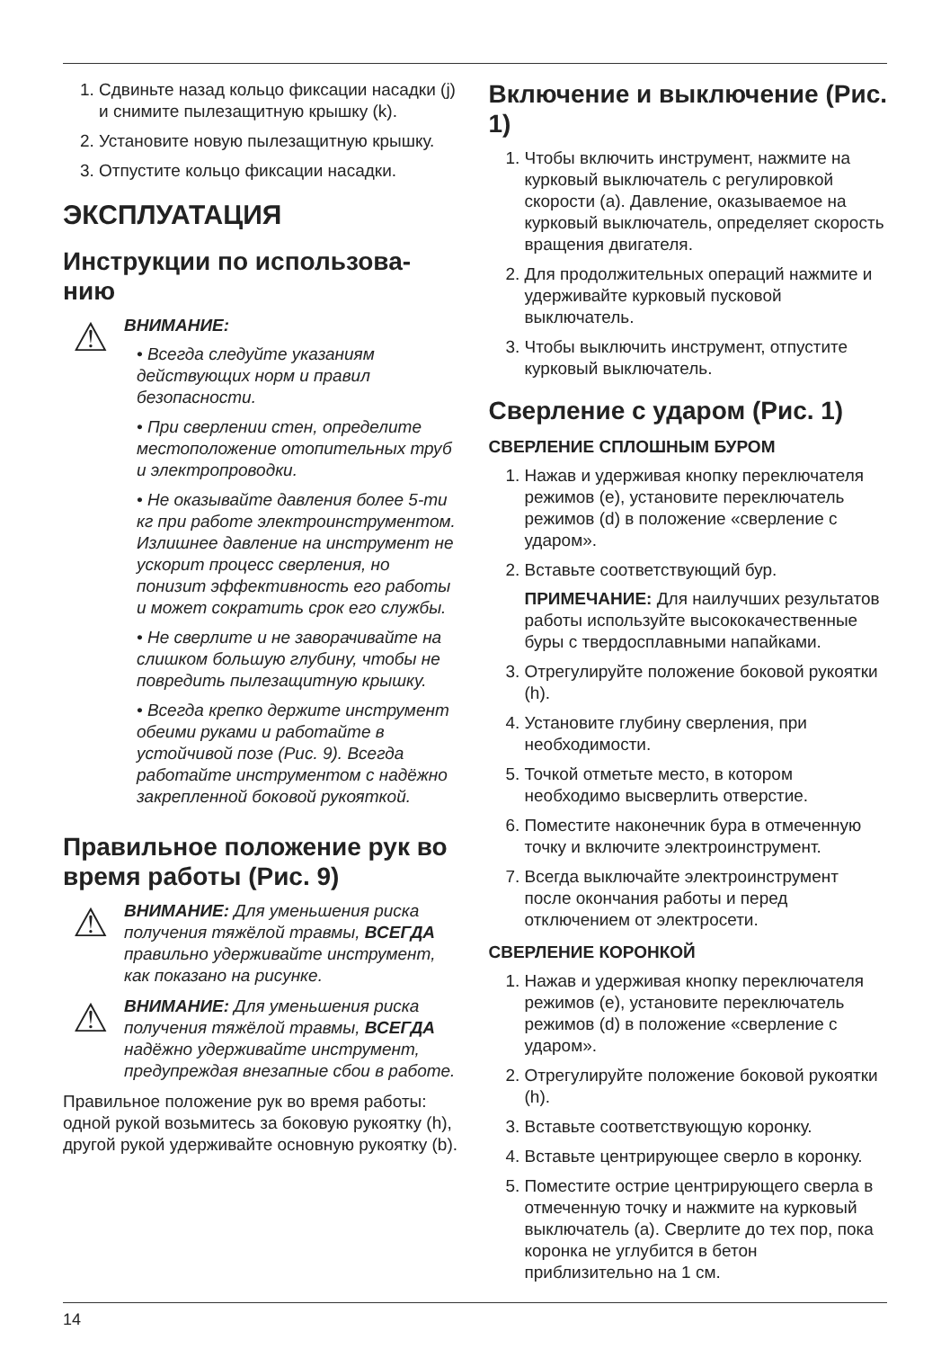1. Сдвиньте назад кольцо фиксации насадки (j) и снимите пылезащитную крышку (k).
2. Установите новую пылезащитную крышку.
3. Отпустите кольцо фиксации насадки.
ЭКСПЛУАТАЦИЯ
Инструкции по использова-нию
⚠
ВНИМАНИЕ:
• Всегда следуйте указаниям действующих норм и правил безопасности.
• При сверлении стен, определите местоположение отопительных труб и электропроводки.
• Не оказывайте давления более 5-ти кг при работе электроинструментом. Излишнее давление на инструмент не ускорит процесс сверления, но понизит эффективность его работы и может сократить срок его службы.
• Не сверлите и не заворачивайте на слишком большую глубину, чтобы не повредить пылезащитную крышку.
• Всегда крепко держите инструмент обеими руками и работайте в устойчивой позе (Рис. 9). Всегда работайте инструментом с надёжно закрепленной боковой рукояткой.
Правильное положение рук во время работы (Рис. 9)
⚠
ВНИМАНИЕ: Для уменьшения риска получения тяжёлой травмы, ВСЕГДА правильно удерживайте инструмент, как показано на рисунке.
⚠
ВНИМАНИЕ: Для уменьшения риска получения тяжёлой травмы, ВСЕГДА надёжно удерживайте инструмент, предупреждая внезапные сбои в работе.
Правильное положение рук во время работы: одной рукой возьмитесь за боковую рукоятку (h), другой рукой удерживайте основную рукоятку (b).
Включение и выключение (Рис. 1)
1. Чтобы включить инструмент, нажмите на курковый выключатель с регулировкой скорости (a). Давление, оказываемое на курковый выключатель, определяет скорость вращения двигателя.
2. Для продолжительных операций нажмите и удерживайте курковый пусковой выключатель.
3. Чтобы выключить инструмент, отпустите курковый выключатель.
Сверление с ударом (Рис. 1)
СВЕРЛЕНИЕ СПЛОШНЫМ БУРОМ
1. Нажав и удерживая кнопку переключателя режимов (e), установите переключатель режимов (d) в положение «сверление с ударом».
2. Вставьте соответствующий бур.
ПРИМЕЧАНИЕ: Для наилучших результатов работы используйте высококачественные буры с твердосплавными напайками.
3. Отрегулируйте положение боковой рукоятки (h).
4. Установите глубину сверления, при необходимости.
5. Точкой отметьте место, в котором необходимо высверлить отверстие.
6. Поместите наконечник бура в отмеченную точку и включите электроинструмент.
7. Всегда выключайте электроинструмент после окончания работы и перед отключением от электросети.
СВЕРЛЕНИЕ КОРОНКОЙ
1. Нажав и удерживая кнопку переключателя режимов (e), установите переключатель режимов (d) в положение «сверление с ударом».
2. Отрегулируйте положение боковой рукоятки (h).
3. Вставьте соответствующую коронку.
4. Вставьте центрирующее сверло в коронку.
5. Поместите острие центрирующего сверла в отмеченную точку и нажмите на курковый выключатель (a). Сверлите до тех пор, пока коронка не углубится в бетон приблизительно на 1 см.
14